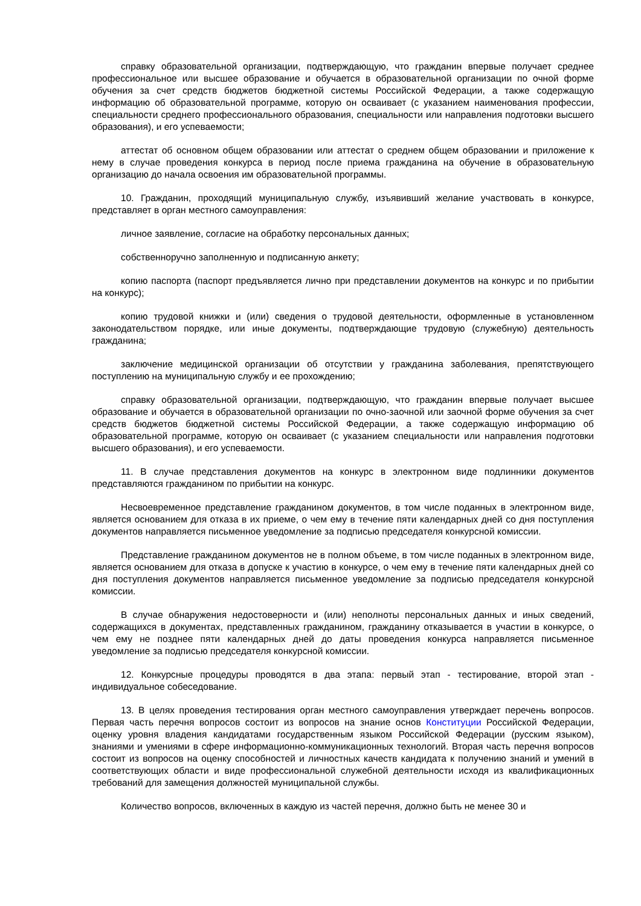справку образовательной организации, подтверждающую, что гражданин впервые получает среднее профессиональное или высшее образование и обучается в образовательной организации по очной форме обучения за счет средств бюджетов бюджетной системы Российской Федерации, а также содержащую информацию об образовательной программе, которую он осваивает (с указанием наименования профессии, специальности среднего профессионального образования, специальности или направления подготовки высшего образования), и его успеваемости;
аттестат об основном общем образовании или аттестат о среднем общем образовании и приложение к нему в случае проведения конкурса в период после приема гражданина на обучение в образовательную организацию до начала освоения им образовательной программы.
10. Гражданин, проходящий муниципальную службу, изъявивший желание участвовать в конкурсе, представляет в орган местного самоуправления:
личное заявление, согласие на обработку персональных данных;
собственноручно заполненную и подписанную анкету;
копию паспорта (паспорт предъявляется лично при представлении документов на конкурс и по прибытии на конкурс);
копию трудовой книжки и (или) сведения о трудовой деятельности, оформленные в установленном законодательством порядке, или иные документы, подтверждающие трудовую (служебную) деятельность гражданина;
заключение медицинской организации об отсутствии у гражданина заболевания, препятствующего поступлению на муниципальную службу и ее прохождению;
справку образовательной организации, подтверждающую, что гражданин впервые получает высшее образование и обучается в образовательной организации по очно-заочной или заочной форме обучения за счет средств бюджетов бюджетной системы Российской Федерации, а также содержащую информацию об образовательной программе, которую он осваивает (с указанием специальности или направления подготовки высшего образования), и его успеваемости.
11. В случае представления документов на конкурс в электронном виде подлинники документов представляются гражданином по прибытии на конкурс.
Несвоевременное представление гражданином документов, в том числе поданных в электронном виде, является основанием для отказа в их приеме, о чем ему в течение пяти календарных дней со дня поступления документов направляется письменное уведомление за подписью председателя конкурсной комиссии.
Представление гражданином документов не в полном объеме, в том числе поданных в электронном виде, является основанием для отказа в допуске к участию в конкурсе, о чем ему в течение пяти календарных дней со дня поступления документов направляется письменное уведомление за подписью председателя конкурсной комиссии.
В случае обнаружения недостоверности и (или) неполноты персональных данных и иных сведений, содержащихся в документах, представленных гражданином, гражданину отказывается в участии в конкурсе, о чем ему не позднее пяти календарных дней до даты проведения конкурса направляется письменное уведомление за подписью председателя конкурсной комиссии.
12. Конкурсные процедуры проводятся в два этапа: первый этап - тестирование, второй этап - индивидуальное собеседование.
13. В целях проведения тестирования орган местного самоуправления утверждает перечень вопросов. Первая часть перечня вопросов состоит из вопросов на знание основ Конституции Российской Федерации, оценку уровня владения кандидатами государственным языком Российской Федерации (русским языком), знаниями и умениями в сфере информационно-коммуникационных технологий. Вторая часть перечня вопросов состоит из вопросов на оценку способностей и личностных качеств кандидата к получению знаний и умений в соответствующих области и виде профессиональной служебной деятельности исходя из квалификационных требований для замещения должностей муниципальной службы.
Количество вопросов, включенных в каждую из частей перечня, должно быть не менее 30 и